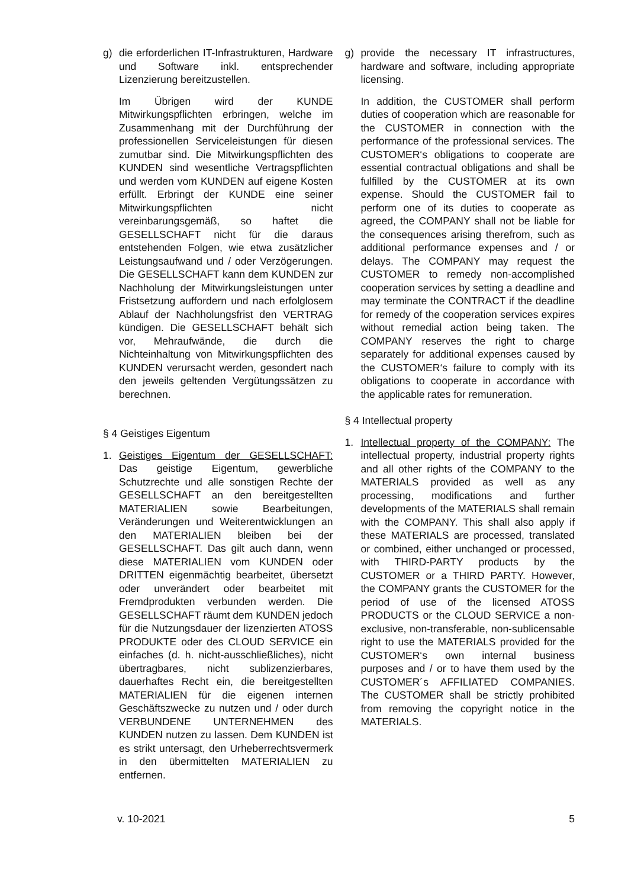g) die erforderlichen IT-Infrastrukturen, Hardware und Software inkl. entsprechender Lizenzierung bereitzustellen.
Im Übrigen wird der KUNDE Mitwirkungspflichten erbringen, welche im Zusammenhang mit der Durchführung der professionellen Serviceleistungen für diesen zumutbar sind. Die Mitwirkungspflichten des KUNDEN sind wesentliche Vertragspflichten und werden vom KUNDEN auf eigene Kosten erfüllt. Erbringt der KUNDE eine seiner Mitwirkungspflichten nicht vereinbarungsgemäß, so haftet die GESELLSCHAFT nicht für die daraus entstehenden Folgen, wie etwa zusätzlicher Leistungsaufwand und / oder Verzögerungen. Die GESELLSCHAFT kann dem KUNDEN zur Nachholung der Mitwirkungsleistungen unter Fristsetzung auffordern und nach erfolglosem Ablauf der Nachholungsfrist den VERTRAG kündigen. Die GESELLSCHAFT behält sich vor, Mehraufwände, die durch die Nichteinhaltung von Mitwirkungspflichten des KUNDEN verursacht werden, gesondert nach den jeweils geltenden Vergütungssätzen zu berechnen.
§ 4 Geistiges Eigentum
1. Geistiges Eigentum der GESELLSCHAFT: Das geistige Eigentum, gewerbliche Schutzrechte und alle sonstigen Rechte der GESELLSCHAFT an den bereitgestellten MATERIALIEN sowie Bearbeitungen, Veränderungen und Weiterentwicklungen an den MATERIALIEN bleiben bei der GESELLSCHAFT. Das gilt auch dann, wenn diese MATERIALIEN vom KUNDEN oder DRITTEN eigenmächtig bearbeitet, übersetzt oder unverändert oder bearbeitet mit Fremdprodukten verbunden werden. Die GESELLSCHAFT räumt dem KUNDEN jedoch für die Nutzungsdauer der lizenzierten ATOSS PRODUKTE oder des CLOUD SERVICE ein einfaches (d. h. nicht-ausschließliches), nicht übertragbares, nicht sublizenzierbares, dauerhaftes Recht ein, die bereitgestellten MATERIALIEN für die eigenen internen Geschäftszwecke zu nutzen und / oder durch VERBUNDENE UNTERNEHMEN des KUNDEN nutzen zu lassen. Dem KUNDEN ist es strikt untersagt, den Urheberrechtsvermerk in den übermittelten MATERIALIEN zu entfernen.
g) provide the necessary IT infrastructures, hardware and software, including appropriate licensing.
In addition, the CUSTOMER shall perform duties of cooperation which are reasonable for the CUSTOMER in connection with the performance of the professional services. The CUSTOMER‘s obligations to cooperate are essential contractual obligations and shall be fulfilled by the CUSTOMER at its own expense. Should the CUSTOMER fail to perform one of its duties to cooperate as agreed, the COMPANY shall not be liable for the consequences arising therefrom, such as additional performance expenses and / or delays. The COMPANY may request the CUSTOMER to remedy non-accomplished cooperation services by setting a deadline and may terminate the CONTRACT if the deadline for remedy of the cooperation services expires without remedial action being taken. The COMPANY reserves the right to charge separately for additional expenses caused by the CUSTOMER‘s failure to comply with its obligations to cooperate in accordance with the applicable rates for remuneration.
§ 4 Intellectual property
1. Intellectual property of the COMPANY: The intellectual property, industrial property rights and all other rights of the COMPANY to the MATERIALS provided as well as any processing, modifications and further developments of the MATERIALS shall remain with the COMPANY. This shall also apply if these MATERIALS are processed, translated or combined, either unchanged or processed, with THIRD-PARTY products by the CUSTOMER or a THIRD PARTY. However, the COMPANY grants the CUSTOMER for the period of use of the licensed ATOSS PRODUCTS or the CLOUD SERVICE a non-exclusive, non-transferable, non-sublicensable right to use the MATERIALS provided for the CUSTOMER‘s own internal business purposes and / or to have them used by the CUSTOMER´s AFFILIATED COMPANIES. The CUSTOMER shall be strictly prohibited from removing the copyright notice in the MATERIALS.
v. 10-2021 5